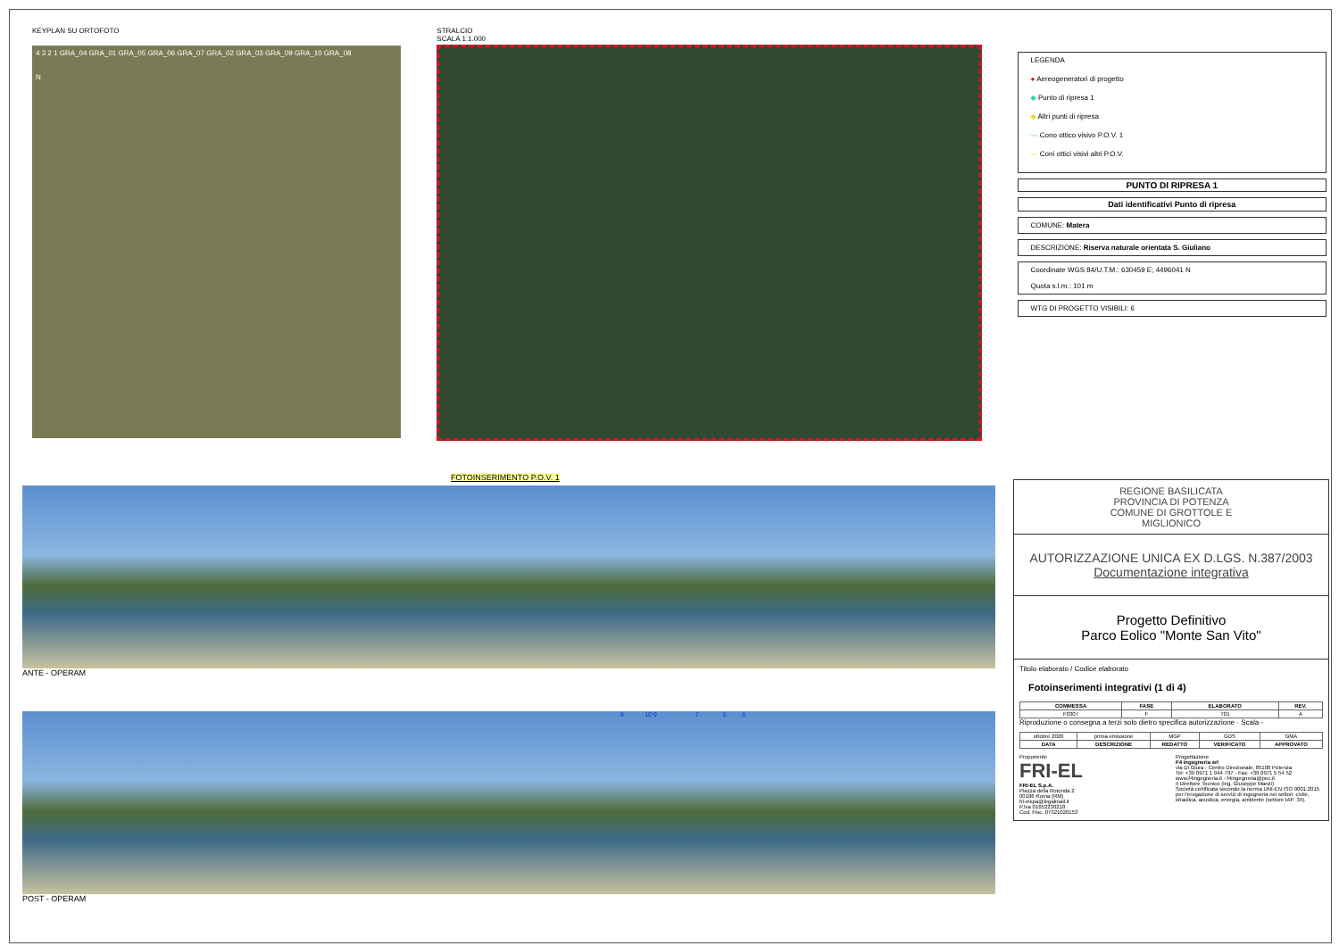KEYPLAN SU ORTOFOTO
4 3 2 1 GRA_04 GRA_01 GRA_05 GRA_06 GRA_07 GRA_02 GRA_03 GRA_09 GRA_10 GRA_08
N
STRALCIO
SCALA 1:1.000
LEGENDA
● Aereogeneratori di progetto
◆ Punto di ripresa 1
◆ Altri punti di ripresa
— Cono ottico visivo P.O.V. 1
— Coni ottici visivi altri P.O.V.
PUNTO DI RIPRESA 1
Dati identificativi Punto di ripresa
COMUNE: Matera
DESCRIZIONE: Riserva naturale orientata S. Giuliano
Coordinate WGS 84/U.T.M.: 630459 E; 4496041 N
Quota s.l.m.: 101 m
WTG DI PROGETTO VISIBILI: 6
FOTOINSERIMENTO P.O.V. 1
ANTE - OPERAM
8 10 9 7 5 6
POST - OPERAM
REGIONE BASILICATA
PROVINCIA DI POTENZA
COMUNE DI GROTTOLE E
MIGLIONICO
AUTORIZZAZIONE UNICA EX D.LGS. N.387/2003
Documentazione integrativa
Progetto Definitivo
Parco Eolico "Monte San Vito"
Titolo elaborato / Codice elaborato
Fotoinserimenti integrativi (1 di 4)
| COMMESSA | FASE | ELABORATO | REV. |
| --- | --- | --- | --- |
| F0307 | F | T01 | A |
Riproduzione o consegna a terzi solo dietro specifica autorizzazione · Scala -
| ottobre 2020 | prima emissione | MGP | GDS | GMA |
| DATA | DESCRIZIONE | REDATTO | VERIFICATO | APPROVATO |
Proponente
FRI-EL
FRI-EL S.p.A.
Piazza della Rotonda 2
00186 Roma (RM)
fri-elspa@legalmail.it
P.Iva 01652230218
Cod. Fisc. 07321020153
Progettazione
F4 ingegneria srl
via Di Giura - Centro Direzionale, 85100 Potenza
Tel: +39 0971 1 944 797 - Fax: +39 0971 5 54 52
www.f4ingegneria.it - f4ingegneria@pec.it
Il Direttore Tecnico (ing. Giuseppe Manzi)
Società certificata secondo la norma UNI-EN ISO 9001:2015 per l'erogazione di servizi di ingegneria nei settori: civile, idraulica, acustica, energia, ambiente (settore IAF: 34).